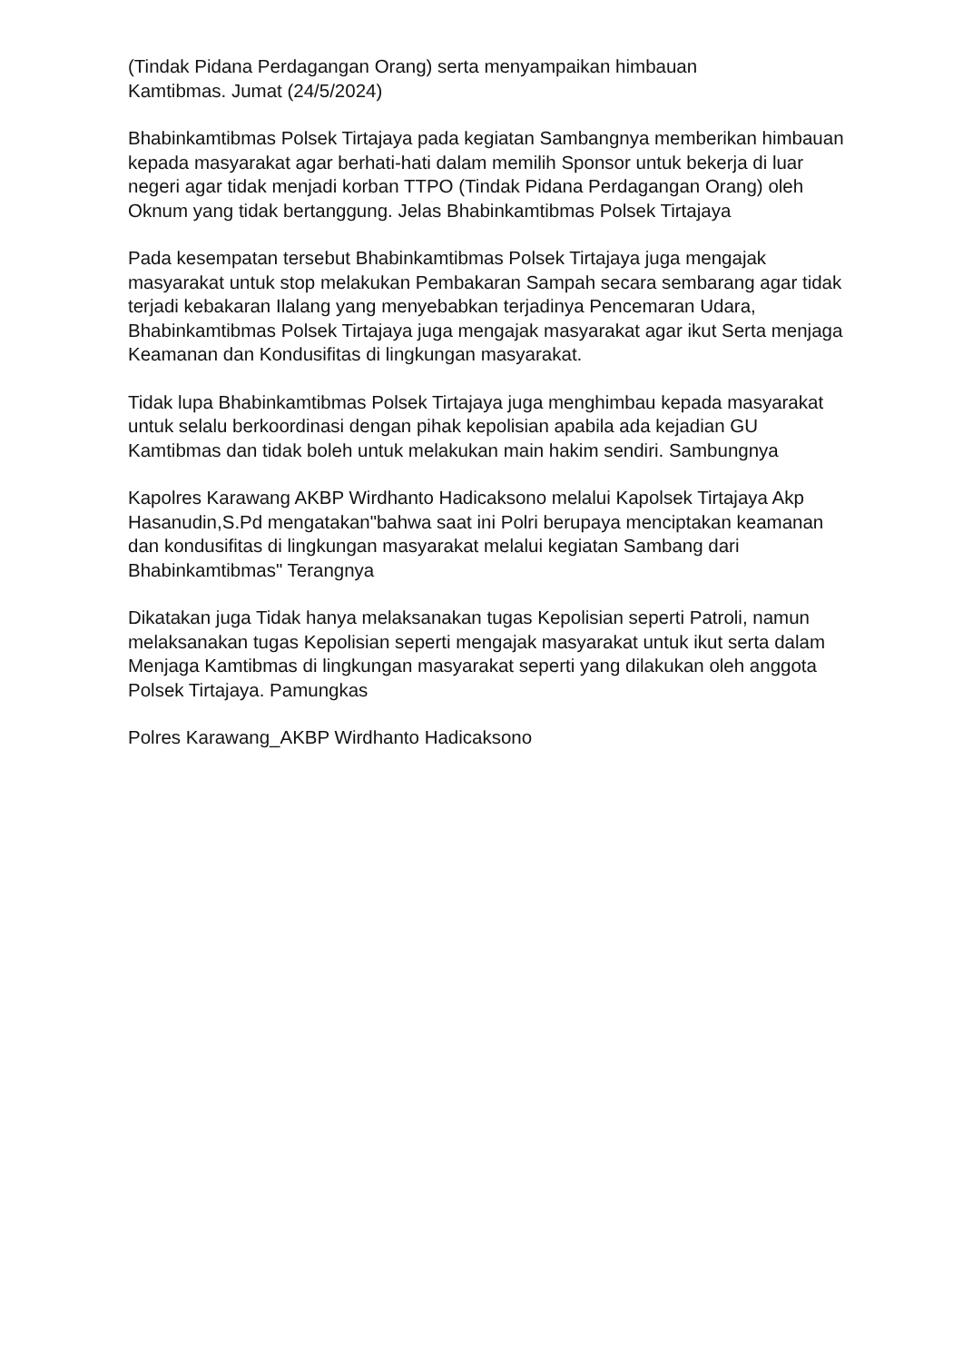(Tindak Pidana Perdagangan Orang) serta menyampaikan himbauan
Kamtibmas. Jumat (24/5/2024)
Bhabinkamtibmas Polsek Tirtajaya pada kegiatan Sambangnya memberikan himbauan kepada masyarakat agar berhati-hati dalam memilih Sponsor untuk bekerja di luar negeri agar tidak menjadi korban TTPO (Tindak Pidana Perdagangan Orang) oleh Oknum yang tidak bertanggung. Jelas Bhabinkamtibmas Polsek Tirtajaya
Pada kesempatan tersebut Bhabinkamtibmas Polsek Tirtajaya juga mengajak masyarakat untuk stop melakukan Pembakaran Sampah secara sembarang agar tidak terjadi kebakaran Ilalang yang menyebabkan terjadinya Pencemaran Udara, Bhabinkamtibmas Polsek Tirtajaya juga mengajak masyarakat agar ikut Serta menjaga Keamanan dan Kondusifitas di lingkungan masyarakat.
Tidak lupa Bhabinkamtibmas Polsek Tirtajaya juga menghimbau kepada masyarakat untuk selalu berkoordinasi dengan pihak kepolisian apabila ada kejadian GU Kamtibmas dan tidak boleh untuk melakukan main hakim sendiri. Sambungnya
Kapolres Karawang AKBP Wirdhanto Hadicaksono melalui Kapolsek Tirtajaya Akp Hasanudin,S.Pd mengatakan"bahwa saat ini Polri berupaya menciptakan keamanan dan kondusifitas di lingkungan masyarakat melalui kegiatan Sambang dari Bhabinkamtibmas" Terangnya
Dikatakan juga Tidak hanya melaksanakan tugas Kepolisian seperti Patroli, namun melaksanakan tugas Kepolisian seperti mengajak masyarakat untuk ikut serta dalam Menjaga Kamtibmas di lingkungan masyarakat seperti yang dilakukan oleh anggota Polsek Tirtajaya. Pamungkas
Polres Karawang_AKBP Wirdhanto Hadicaksono